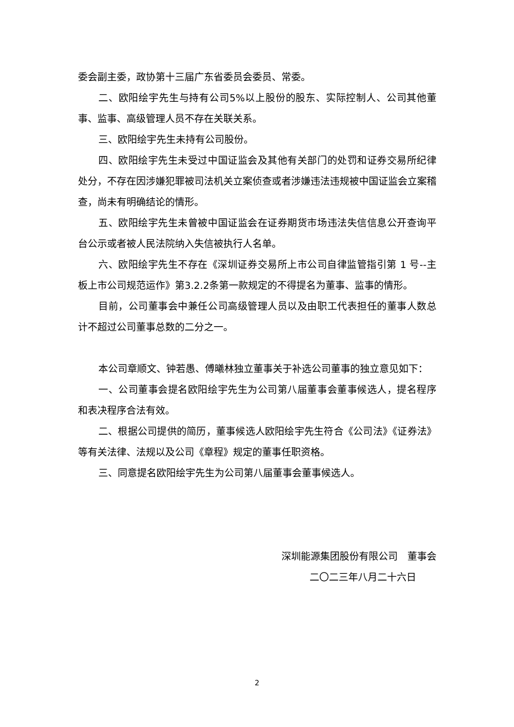委会副主委，政协第十三届广东省委员会委员、常委。
二、欧阳绘宇先生与持有公司5%以上股份的股东、实际控制人、公司其他董事、监事、高级管理人员不存在关联关系。
三、欧阳绘宇先生未持有公司股份。
四、欧阳绘宇先生未受过中国证监会及其他有关部门的处罚和证券交易所纪律处分，不存在因涉嫌犯罪被司法机关立案侦查或者涉嫌违法违规被中国证监会立案稽查，尚未有明确结论的情形。
五、欧阳绘宇先生未曾被中国证监会在证券期货市场违法失信信息公开查询平台公示或者被人民法院纳入失信被执行人名单。
六、欧阳绘宇先生不存在《深圳证券交易所上市公司自律监管指引第 1 号--主板上市公司规范运作》第3.2.2条第一款规定的不得提名为董事、监事的情形。
目前，公司董事会中兼任公司高级管理人员以及由职工代表担任的董事人数总计不超过公司董事总数的二分之一。
本公司章顺文、钟若愚、傅曦林独立董事关于补选公司董事的独立意见如下：
一、公司董事会提名欧阳绘宇先生为公司第八届董事会董事候选人，提名程序和表决程序合法有效。
二、根据公司提供的简历，董事候选人欧阳绘宇先生符合《公司法》《证券法》等有关法律、法规以及公司《章程》规定的董事任职资格。
三、同意提名欧阳绘宇先生为公司第八届董事会董事候选人。
深圳能源集团股份有限公司　董事会
二〇二三年八月二十六日
2